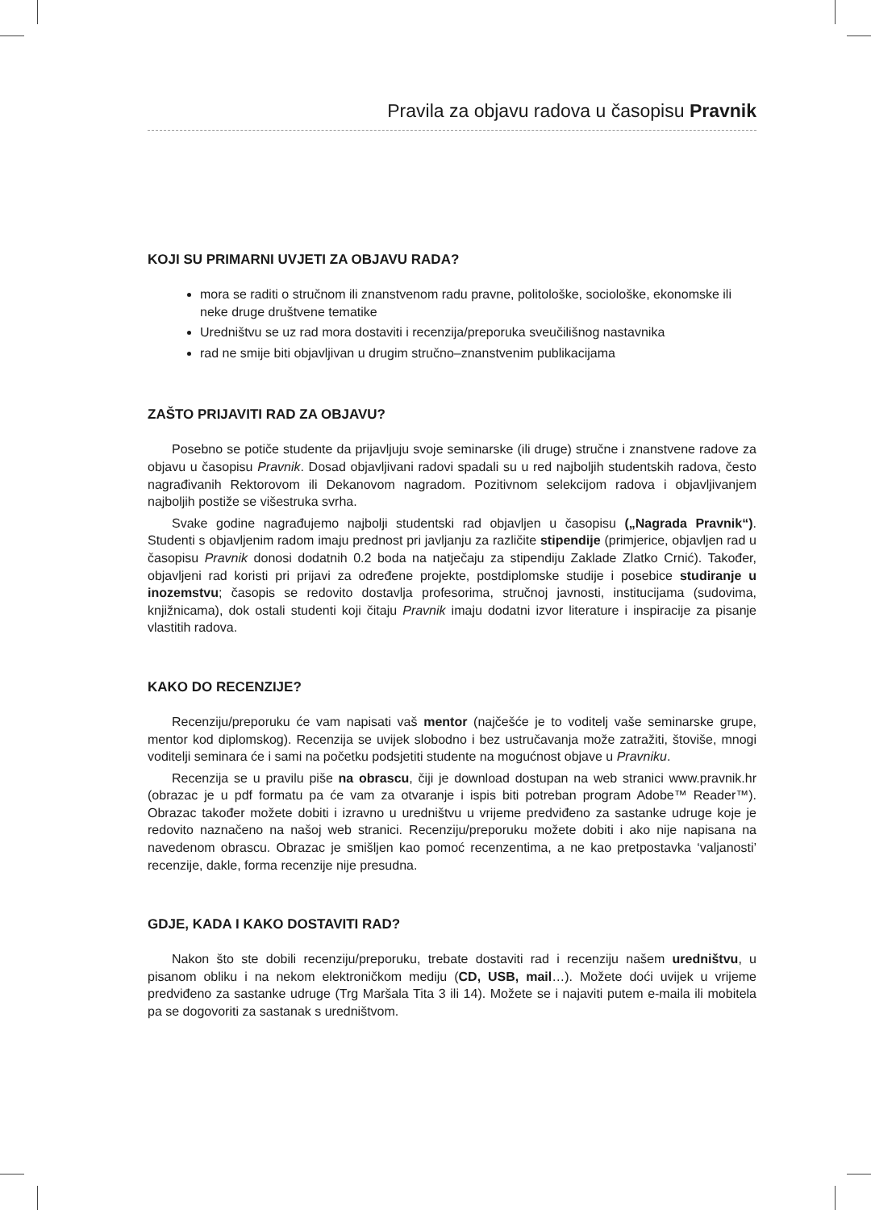Pravila za objavu radova u časopisu Pravnik
KOJI SU PRIMARNI UVJETI ZA OBJAVU RADA?
mora se raditi o stručnom ili znanstvenom radu pravne, politološke, sociološke, ekonomske ili neke druge društvene tematike
Uredništvu se uz rad mora dostaviti i recenzija/preporuka sveučilišnog nastavnika
rad ne smije biti objavljivan u drugim stručno–znanstvenim publikacijama
ZAŠTO PRIJAVITI RAD ZA OBJAVU?
Posebno se potiče studente da prijavljuju svoje seminarske (ili druge) stručne i znanstvene radove za objavu u časopisu Pravnik. Dosad objavljivani radovi spadali su u red najboljih studentskih radova, često nagrađivanih Rektorovom ili Dekanovom nagradom. Pozitivnom selekcijom radova i objavljivanjem najboljih postiže se višestruka svrha.
Svake godine nagrađujemo najbolji studentski rad objavljen u časopisu („Nagrada Pravnik“). Studenti s objavljenim radom imaju prednost pri javljanju za različite stipendije (primjerice, objavljen rad u časopisu Pravnik donosi dodatnih 0.2 boda na natječaju za stipendiju Zaklade Zlatko Crnić). Također, objavljeni rad koristi pri prijavi za određene projekte, postdiplomske studije i posebice studiranje u inozemstvu; časopis se redovito dostavlja profesorima, stručnoj javnosti, institucijama (sudovima, knjižnicama), dok ostali studenti koji čitaju Pravnik imaju dodatni izvor literature i inspiracije za pisanje vlastitih radova.
KAKO DO RECENZIJE?
Recenziju/preporuku će vam napisati vaš mentor (najčešće je to voditelj vaše seminarske grupe, mentor kod diplomskog). Recenzija se uvijek slobodno i bez ustručavanja može zatražiti, štoviše, mnogi voditelji seminara će i sami na početku podsjetiti studente na mogućnost objave u Pravniku.
Recenzija se u pravilu piše na obrascu, čiji je download dostupan na web stranici www.pravnik.hr (obrazac je u pdf formatu pa će vam za otvaranje i ispis biti potreban program Adobe™ Reader™). Obrazac također možete dobiti i izravno u uredništvu u vrijeme predviđeno za sastanke udruge koje je redovito naznačeno na našoj web stranici. Recenziju/preporuku možete dobiti i ako nije napisana na navedenom obrascu. Obrazac je smišljen kao pomoć recenzentima, a ne kao pretpostavka ‘valjanosti’ recenzije, dakle, forma recenzije nije presudna.
GDJE, KADA I KAKO DOSTAVITI RAD?
Nakon što ste dobili recenziju/preporuku, trebate dostaviti rad i recenziju našem uredništvu, u pisanom obliku i na nekom elektroničkom mediju (CD, USB, mail…). Možete doći uvijek u vrijeme predviđeno za sastanke udruge (Trg Maršala Tita 3 ili 14). Možete se i najaviti putem e-maila ili mobitela pa se dogovoriti za sastanak s uredništvom.